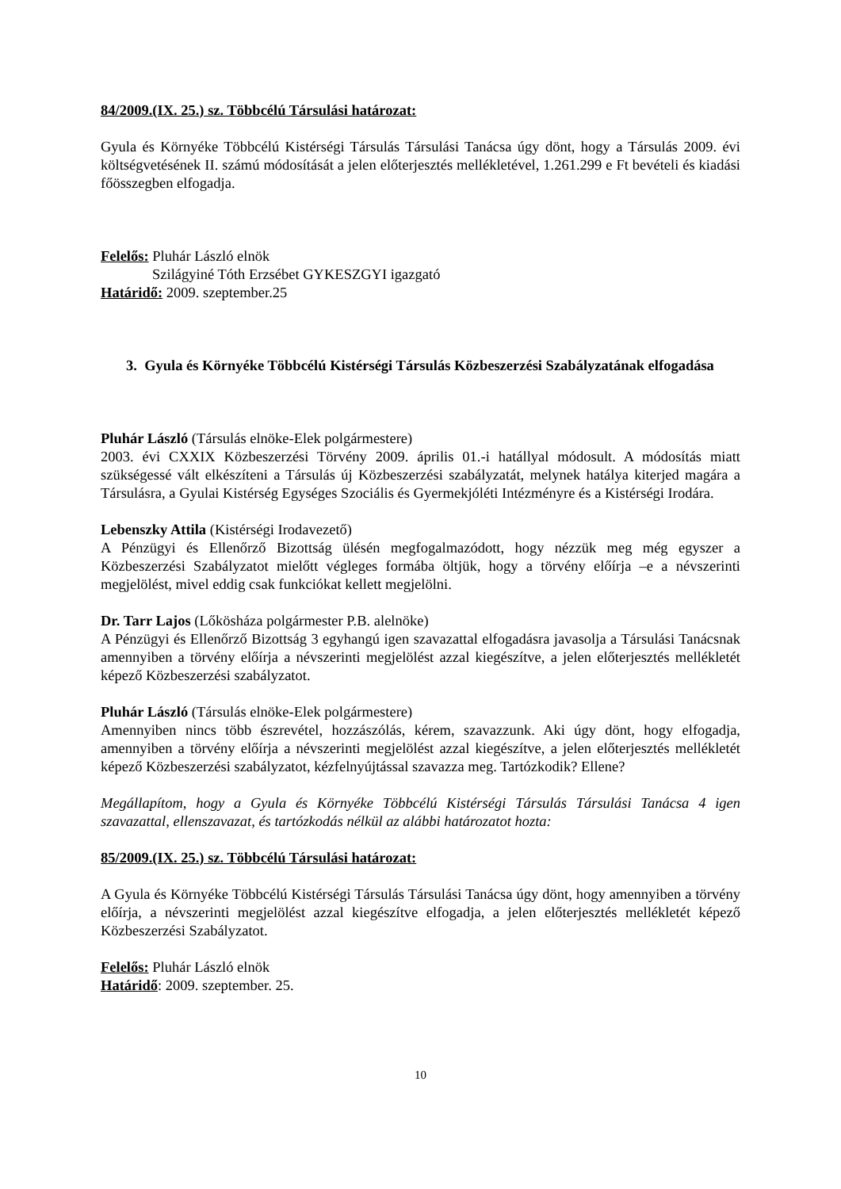84/2009.(IX. 25.) sz. Többcélú Társulási határozat:
Gyula és Környéke Többcélú Kistérségi Társulás Társulási Tanácsa úgy dönt, hogy a Társulás 2009. évi költségvetésének II. számú módosítását a jelen előterjesztés mellékletével, 1.261.299 e Ft bevételi és kiadási főösszegben elfogadja.
Felelős: Pluhár László elnök
Szilágyiné Tóth Erzsébet GYKESZGYI igazgató
Határidő: 2009. szeptember.25
3. Gyula és Környéke Többcélú Kistérségi Társulás Közbeszerzési Szabályzatának elfogadása
Pluhár László (Társulás elnöke-Elek polgármestere)
2003. évi CXXIX Közbeszerzési Törvény 2009. április 01.-i hatállyal módosult. A módosítás miatt szükségessé vált elkészíteni a Társulás új Közbeszerzési szabályzatát, melynek hatálya kiterjed magára a Társulásra, a Gyulai Kistérség Egységes Szociális és Gyermekjóléti Intézményre és a Kistérségi Irodára.
Lebenszky Attila (Kistérségi Irodavezető)
A Pénzügyi és Ellenőrző Bizottság ülésén megfogalmazódott, hogy nézzük meg még egyszer a Közbeszerzési Szabályzatot mielőtt végleges formába öltjük, hogy a törvény előírja –e a névszerinti megjelölést, mivel eddig csak funkciókat kellett megjelölni.
Dr. Tarr Lajos (Lőkösháza polgármester P.B. alelnöke)
A Pénzügyi és Ellenőrző Bizottság 3 egyhangú igen szavazattal elfogadásra javasolja a Társulási Tanácsnak amennyiben a törvény előírja a névszerinti megjelölést azzal kiegészítve, a jelen előterjesztés mellékletét képező Közbeszerzési szabályzatot.
Pluhár László (Társulás elnöke-Elek polgármestere)
Amennyiben nincs több észrevétel, hozzászólás, kérem, szavazzunk. Aki úgy dönt, hogy elfogadja, amennyiben a törvény előírja a névszerinti megjelölést azzal kiegészítve, a jelen előterjesztés mellékletét képező Közbeszerzési szabályzatot, kézfelnyújtással szavazza meg. Tartózkodik? Ellene?
Megállapítom, hogy a Gyula és Környéke Többcélú Kistérségi Társulás Társulási Tanácsa 4 igen szavazattal, ellenszavazat, és tartózkodás nélkül az alábbi határozatot hozta:
85/2009.(IX. 25.) sz. Többcélú Társulási határozat:
A Gyula és Környéke Többcélú Kistérségi Társulás Társulási Tanácsa úgy dönt, hogy amennyiben a törvény előírja, a névszerinti megjelölést azzal kiegészítve elfogadja, a jelen előterjesztés mellékletét képező Közbeszerzési Szabályzatot.
Felelős: Pluhár László elnök
Határidő: 2009. szeptember. 25.
10